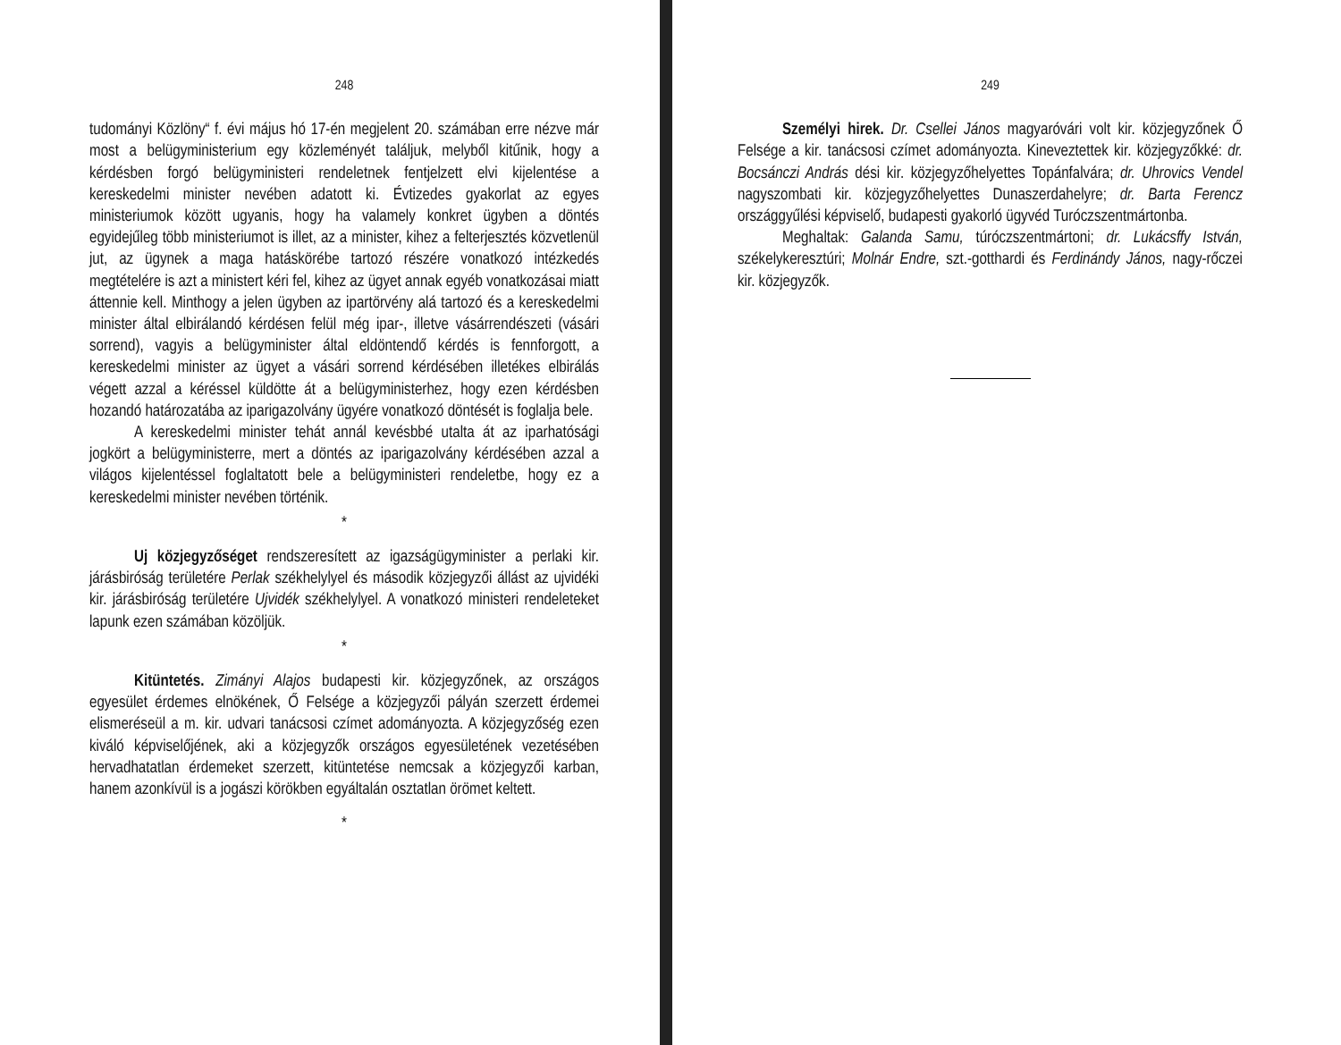248
tudományi Közlöny“ f. évi május hó 17-én megjelent 20. számában erre nézve már most a belügyministerium egy közleményét találjuk, melyből kitűnik, hogy a kérdésben forgó belügyministeri rendeletnek fentjelzett elvi kijelentése a kereskedelmi minister nevében adatott ki. Évtizedes gyakorlat az egyes ministeriumok között ugyanis, hogy ha valamely konkret ügyben a döntés egyidejűleg több ministeriumot is illet, az a minister, kihez a felterjesztés közvetlenül jut, az ügynek a maga hatáskörébe tartozó részére vonatkozó intézkedés megtételére is azt a ministert kéri fel, kihez az ügyet annak egyéb vonatkozásai miatt áttennie kell. Minthogy a jelen ügyben az ipartörvény alá tartozó és a kereskedelmi minister által elbirálandó kérdésen felül még ipar-, illetve vásárrendészeti (vásári sorrend), vagyis a belügyminister által eldöntendő kérdés is fennforgott, a kereskedelmi minister az ügyet a vásári sorrend kérdésében illetékes elbirálás végett azzal a kéréssel küldötte át a belügyministerhez, hogy ezen kérdésben hozandó határozatába az iparigazolvány ügyére vonatkozó döntését is foglalja bele.
A kereskedelmi minister tehát annál kevésbbé utalta át az iparhatósági jogkört a belügyministerre, mert a döntés az iparigazolvány kérdésében azzal a világos kijelentéssel foglaltatott bele a belügyministeri rendeletbe, hogy ez a kereskedelmi minister nevében történik.
*
Uj közjegyzőséget rendszeresített az igazságügyminister a perlaki kir. járásbiróság területére Perlak székhelylyel és második közjegyzői állást az ujvidéki kir. járásbiróság területére Ujvidék székhelylyel. A vonatkozó ministeri rendeleteket lapunk ezen számában közöljük.
*
Kitüntetés. Zimányi Alajos budapesti kir. közjegyzőnek, az országos egyesület érdemes elnökének, Ő Felsége a közjegyzői pályán szerzett érdemei elismeréseül a m. kir. udvari tanácsosi czímet adományozta. A közjegyzőség ezen kiváló képviselőjének, aki a közjegyzők országos egyesületének vezetésében hervadhatatlan érdemeket szerzett, kitüntetése nemcsak a közjegyzői karban, hanem azonkívül is a jogászi körökben egyáltalán osztatlan örömet keltett.
*
249
Személyi hirek. Dr. Csellei János magyaróvári volt kir. közjegyzőnek Ő Felsége a kir. tanácsosi czímet adományozta. Kineveztettek kir. közjegyzőkké: dr. Bocsánczi András dési kir. közjegyzőhelyettes Topánfalvára; dr. Uhrovics Vendel nagyszombati kir. közjegyzőhelyettes Dunaszerdahelyre; dr. Barta Ferencz országgyűlési képviselő, budapesti gyakorló ügyvéd Turóczszentmártonba.
Meghaltak: Galanda Samu, túróczszentmártoni; dr. Lukácsffy István, székelykeresztúri; Molnár Endre, szt.-gotthardi és Ferdinándy János, nagy-rőczei kir. közjegyzők.